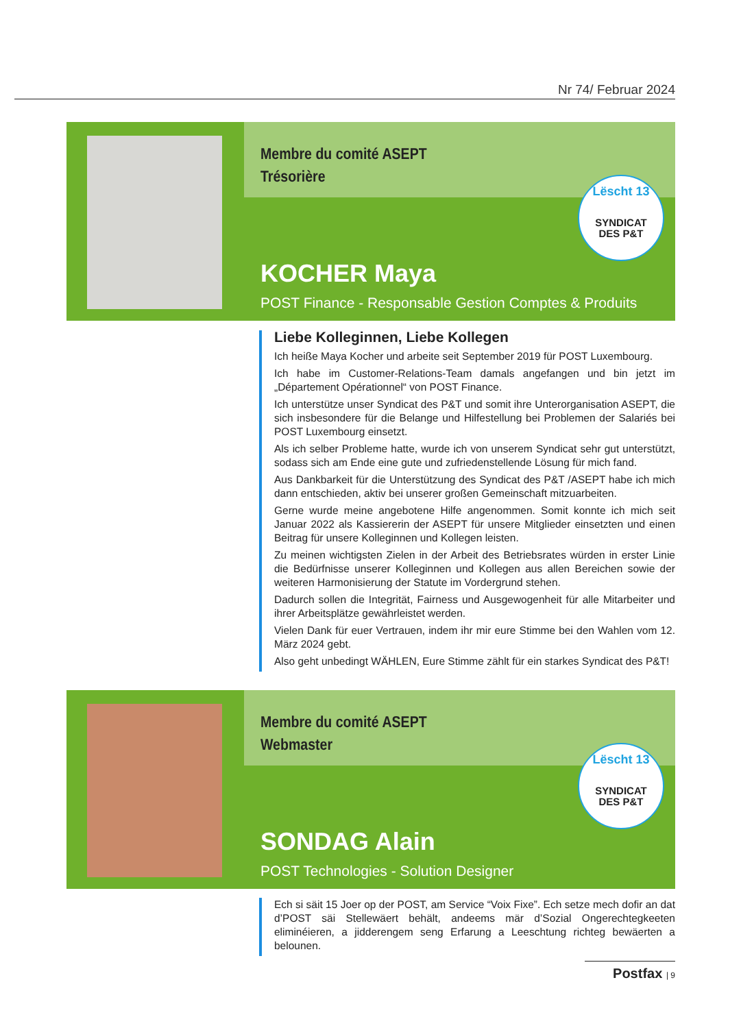Nr 74/ Februar 2024
Membre du comité ASEPT
Trésorière
Lëscht 13
SYNDICAT
DES P&T
KOCHER Maya
POST Finance - Responsable Gestion Comptes & Produits
Liebe Kolleginnen, Liebe Kollegen
Ich heiße Maya Kocher und arbeite seit September 2019 für POST Luxembourg.
Ich habe im Customer-Relations-Team damals angefangen und bin jetzt im „Département Opérationnel“ von POST Finance.
Ich unterstütze unser Syndicat des P&T und somit ihre Unterorganisation ASEPT, die sich insbesondere für die Belange und Hilfestellung bei Problemen der Salariés bei POST Luxembourg einsetzt.
Als ich selber Probleme hatte, wurde ich von unserem Syndicat sehr gut unterstützt, sodass sich am Ende eine gute und zufriedenstellende Lösung für mich fand.
Aus Dankbarkeit für die Unterstützung des Syndicat des P&T /ASEPT habe ich mich dann entschieden, aktiv bei unserer großen Gemeinschaft mitzuarbeiten.
Gerne wurde meine angebotene Hilfe angenommen. Somit konnte ich mich seit Januar 2022 als Kassiererin der ASEPT für unsere Mitglieder einsetzten und einen Beitrag für unsere Kolleginnen und Kollegen leisten.
Zu meinen wichtigsten Zielen in der Arbeit des Betriebsrates würden in erster Linie die Bedürfnisse unserer Kolleginnen und Kollegen aus allen Bereichen sowie der weiteren Harmonisierung der Statute im Vordergrund stehen.
Dadurch sollen die Integrität, Fairness und Ausgewogenheit für alle Mitarbeiter und ihrer Arbeitsplätze gewährleistet werden.
Vielen Dank für euer Vertrauen, indem ihr mir eure Stimme bei den Wahlen vom 12. März 2024 gebt.
Also geht unbedingt WÄHLEN, Eure Stimme zählt für ein starkes Syndicat des P&T!
Membre du comité ASEPT
Webmaster
Lëscht 13
SYNDICAT
DES P&T
SONDAG Alain
POST Technologies - Solution Designer
Ech si säit 15 Joer op der POST, am Service “Voix Fixe”. Ech setze mech dofir an dat d’POST säi Stellewäert behält, andeems mär d’Sozial Ongerechtegkeeten eliminéieren, a jidderengem seng Erfarung a Leeschtung richteg bewäerten a belounen.
Postfax | 9